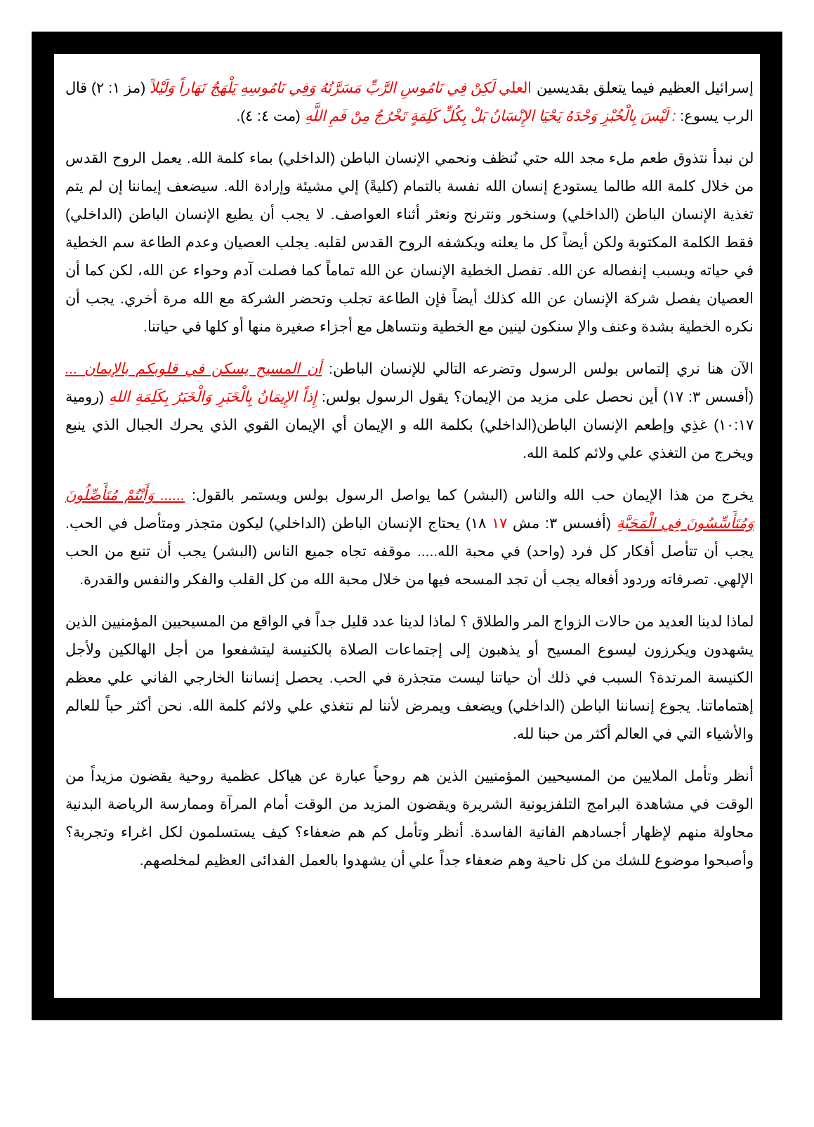إسرائيل العظيم فيما يتعلق بقديسين العلي لَكِنْ فِي نَامُوسِ الرَّبِّ مَسَرَّتُهُ وَفِي نَامُوسِهِ يَلْهَجُ نَهَاراً وَلَيْلاً (مز ١: ٢) قال الرب يسوع: : لَيْسَ بِالْخُبْزِ وَحْدَهُ يَحْيَا الإِنْسَانُ بَلْ بِكُلِّ كَلِمَةٍ تَخْرُجُ مِنْ فَمِ اللَّهِ (مت ٤: ٤).
لن نبدأ نتذوق طعم ملء مجد الله حتي نُنظف ونحمي الإنسان الباطن (الداخلي) بماء كلمة الله. يعمل الروح القدس من خلال كلمة الله طالما يستودع إنسان الله نفسة بالتمام (كليةً) إلي مشيئة وإرادة الله. سيضعف إيماننا إن لم يتم تغذية الإنسان الباطن (الداخلي) وسنخور ونترنح ونعثر أثناء العواصف. لا يجب أن يطيع الإنسان الباطن (الداخلي) فقط الكلمة المكتوبة ولكن أيضاً كل ما يعلنه ويكشفه الروح القدس لقلبه. يجلب العصيان وعدم الطاعة سم الخطية في حياته ويسبب إنفصاله عن الله. تفصل الخطية الإنسان عن الله تماماً كما فصلت آدم وحواء عن الله، لكن كما أن العصيان يفصل شركة الإنسان عن الله كذلك أيضاً فإن الطاعة تجلب وتحضر الشركة مع الله مرة أخري. يجب أن نكره الخطية بشدة وعنف والإ سنكون لينين مع الخطية ونتساهل مع أجزاء صغيرة منها أو كلها في حياتنا.
الآن هنا نري إلتماس بولس الرسول وتضرعه التالي للإنسان الباطن: أن المسيح يسكن في قلوبكم بالإيمان ... (أفسس ٣: ١٧) أين نحصل على مزيد من الإيمان؟ يقول الرسول بولس: إِذاً الإِيمَانُ بِالْخَبَرِ وَالْخَبَرُ بِكَلِمَةِ اللهِ (رومية ١٠:١٧) غذِي وإطعم الإنسان الباطن(الداخلي) بكلمة الله و الإيمان أي الإيمان القوي الذي يحرك الجبال الذي ينبع ويخرج من التغذي علي ولائم كلمة الله.
يخرج من هذا الإيمان حب الله والناس (البشر) كما يواصل الرسول بولس ويستمر بالقول: ...... وَأَنْتُمْ مُتَأَصِّلُونَ وَمُتَأَسِّسُونَ فِي الْمَحَبَّةِ (أفسس ٣: مش ١٧ ١٨) يحتاج الإنسان الباطن (الداخلي) ليكون متجذر ومتأصل في الحب. يجب أن تتأصل أفكار كل فرد (واحد) في محبة الله..... موقفه تجاه جميع الناس (البشر) يجب أن تنبع من الحب الإلهي. تصرفاته وردود أفعاله يجب أن تجد المسحه فيها من خلال محبة الله من كل القلب والفكر والنفس والقدرة.
لماذا لدينا العديد من حالات الزواج المر والطلاق ؟ لماذا لدينا عدد قليل جداً في الواقع من المسيحيين المؤمنيين الذين يشهدون ويكرزون ليسوع المسيح أو يذهبون إلى إجتماعات الصلاة بالكنيسة ليتشفعوا من أجل الهالكين ولأجل الكنيسة المرتدة؟ السبب في ذلك أن حياتنا ليست متجذرة في الحب. يحصل إنساننا الخارجي الفاني علي معظم إهتماماتنا. يجوع إنساننا الباطن (الداخلي) ويضعف ويمرض لأننا لم نتغذي علي ولائم كلمة الله. نحن أكثر حباً للعالم والأشياء التي في العالم أكثر من حبنا لله.
أنظر وتأمل الملايين من المسيحيين المؤمنيين الذين هم روحياً عبارة عن هياكل عظمية روحية يقضون مزيداً من الوقت في مشاهدة البرامج التلفزيونية الشريرة ويقضون المزيد من الوقت أمام المرآة وممارسة الرياضة البدنية محاولة منهم لإظهار أجسادهم الفانية الفاسدة. أنظر وتأمل كم هم ضعفاء؟ كيف يستسلمون لكل اغراء وتجربة؟ وأصبحوا موضوع للشك من كل ناحية وهم ضعفاء جداً علي أن يشهدوا بالعمل الفدائى العظيم لمخلصهم.